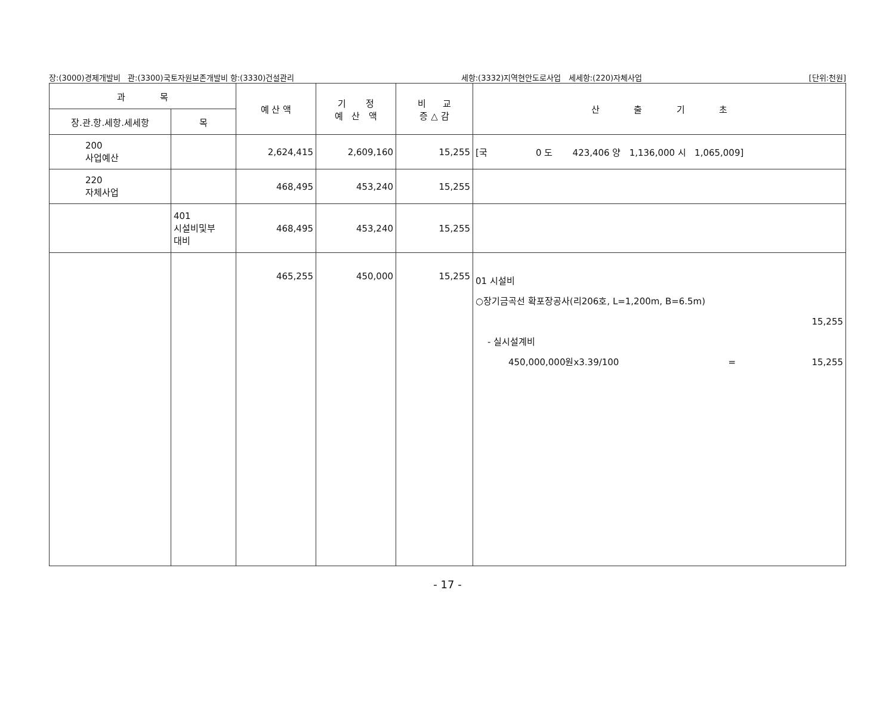장:(3000)경제개발비 관:(3300)국토자원보존개발비 항:(3330)건설관리 세항:(3332)지역현안도로사업 세세항:(220)자체사업 [단위:천원]
| 과 목 | | 예 산 액 | 기 정 예 산 액 | 비 교 증 △ 감 | 산 출 기 초 |
| --- | --- | --- | --- | --- | --- |
| 장.관.항.세항.세세항 | 목 | | | | |
| 200 사업예산 | | 2,624,415 | 2,609,160 | 15,255 | [국 0 도 423,406 양 1,136,000 시 1,065,009] |
| 220 자체사업 | | 468,495 | 453,240 | 15,255 | |
| | 401 시설비및부 대비 | 468,495 | 453,240 | 15,255 | |
| | | 465,255 | 450,000 | 15,255 | 01 시설비 ○장기금곡선 확포장공사(리206호, L=1,200m, B=6.5m) 15,255 - 실시설계비 450,000,000원x3.39/100 = 15,255 |
- 17 -